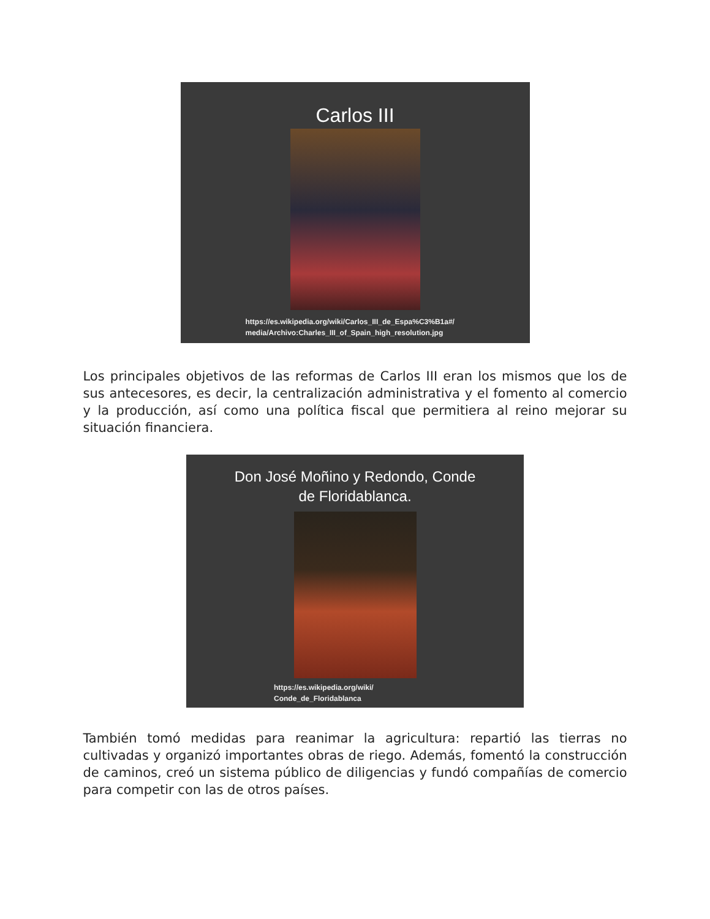Carlos III
https://es.wikipedia.org/wiki/Carlos_III_de_Espa%C3%B1a#/
media/Archivo:Charles_III_of_Spain_high_resolution.jpg
Los principales objetivos de las reformas de Carlos III eran los mismos que los de sus antecesores, es decir, la centralización administrativa y el fomento al comercio y la producción, así como una política fiscal que permitiera al reino mejorar su situación financiera.
Don José Moñino y Redondo, Conde
de Floridablanca.
https://es.wikipedia.org/wiki/
Conde_de_Floridablanca
También tomó medidas para reanimar la agricultura: repartió las tierras no cultivadas y organizó importantes obras de riego. Además, fomentó la construcción de caminos, creó un sistema público de diligencias y fundó compañías de comercio para competir con las de otros países.